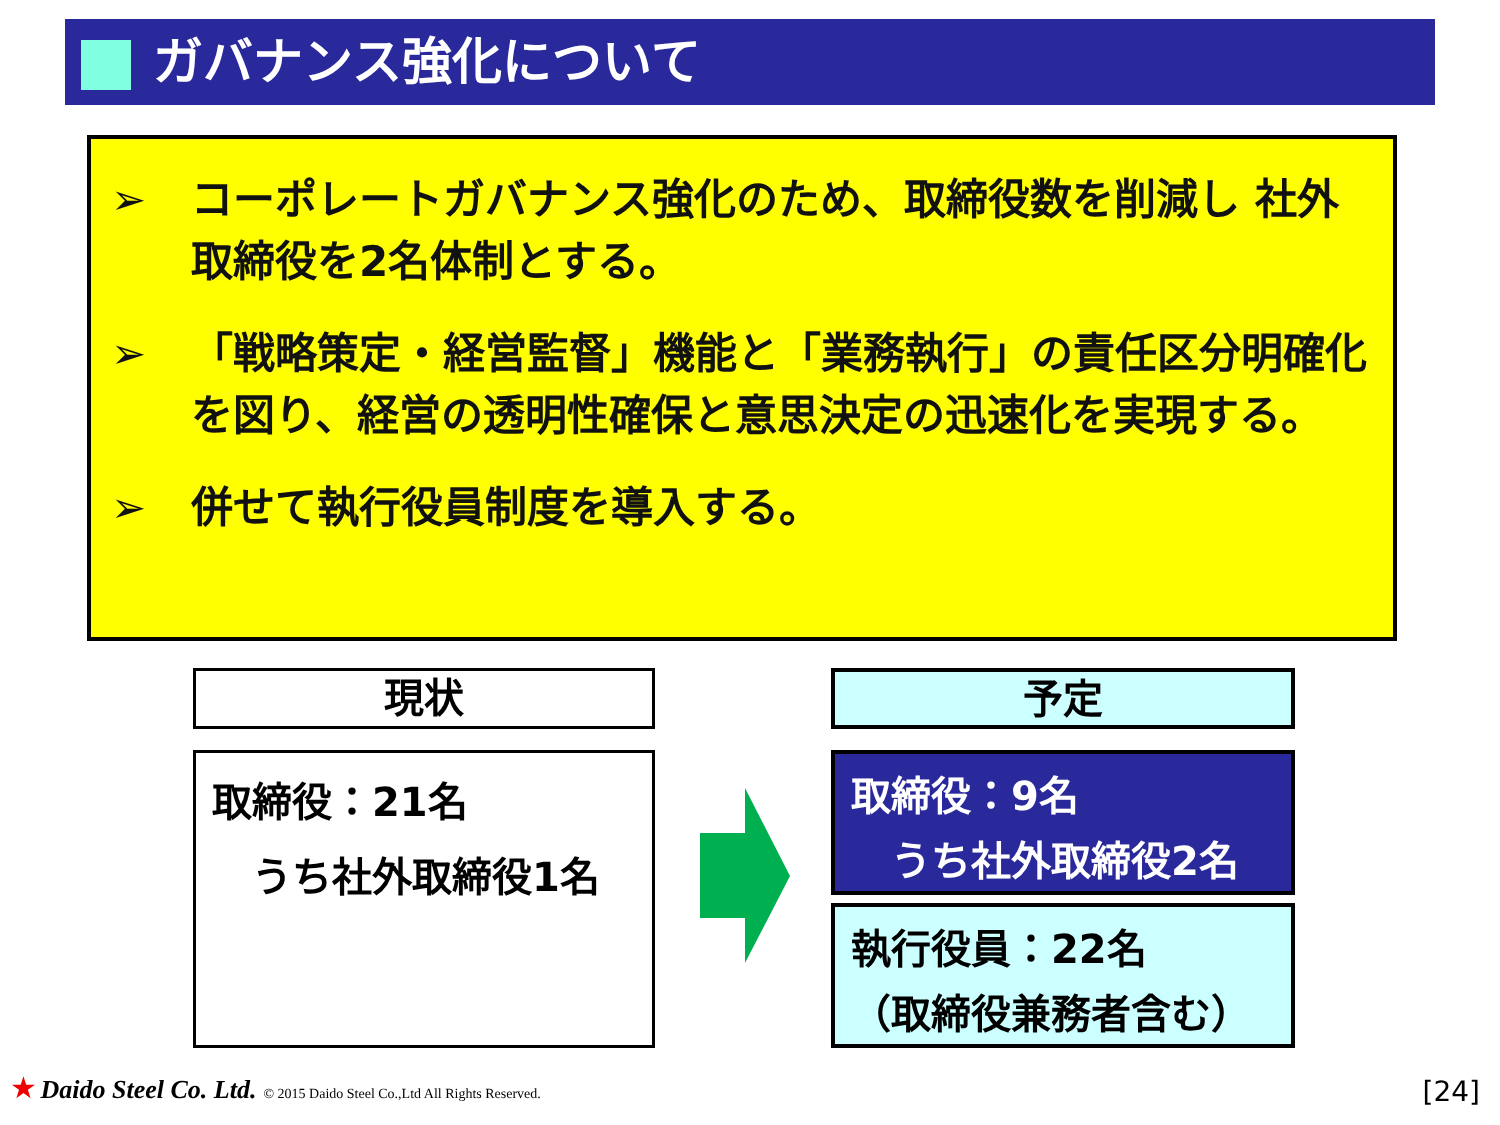ガバナンス強化について
➢ コーポレートガバナンス強化のため、取締役数を削減し 社外取締役を2名体制とする。
➢ 「戦略策定・経営監督」機能と「業務執行」の責任区分明確化を図り、経営の透明性確保と意思決定の迅速化を実現する。
➢ 併せて執行役員制度を導入する。
現状 予定
取締役：21名
　うち社外取締役1名
取締役：9名
　うち社外取締役2名
執行役員：22名
（取締役兼務者含む）
★ Daido Steel Co. Ltd. © 2015 Daido Steel Co.,Ltd All Rights Reserved.
[24]